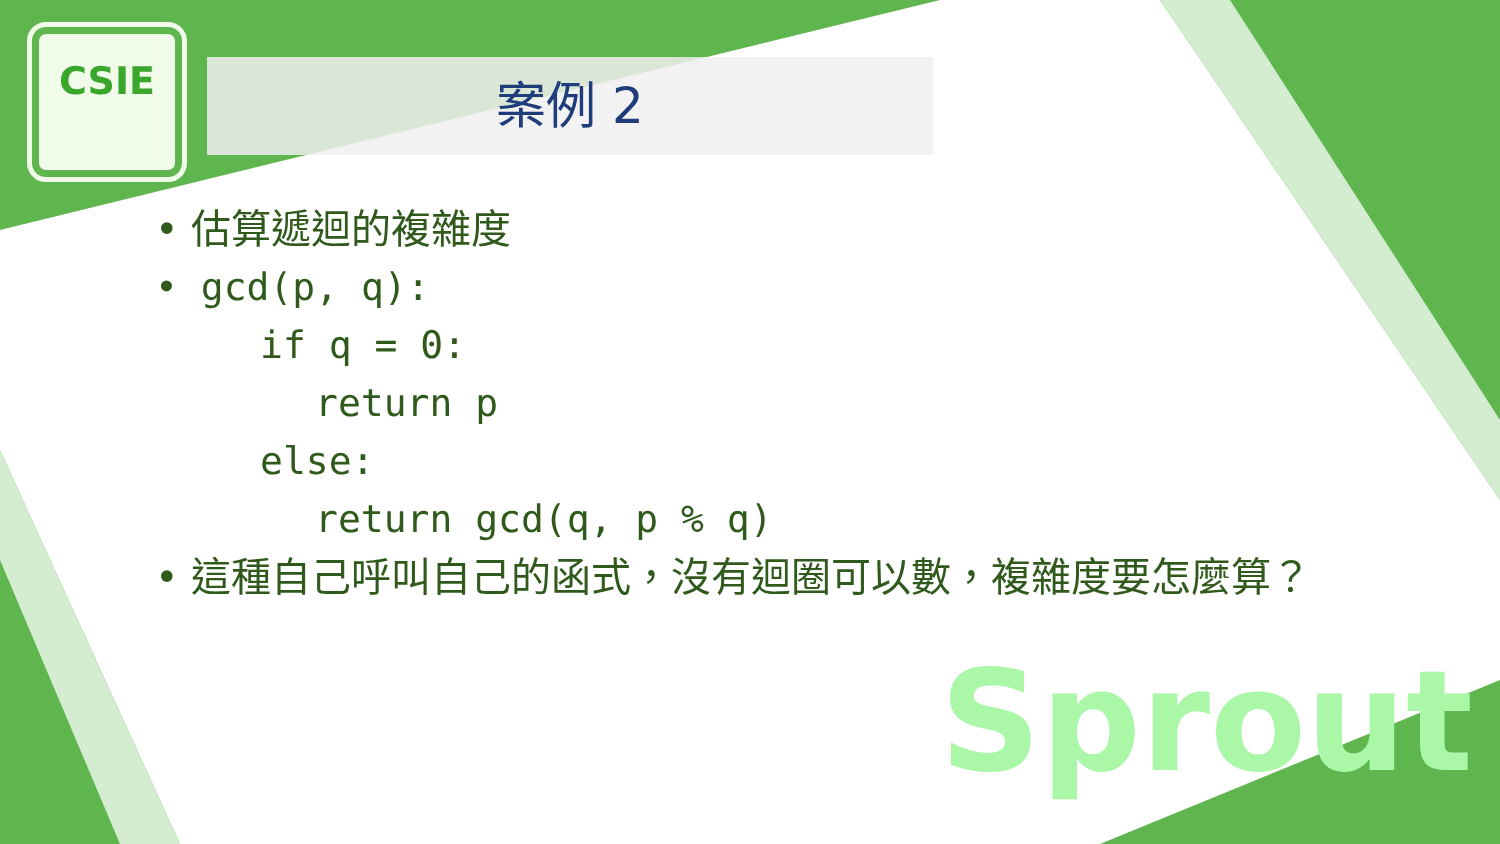CSIE
案例 2
• 估算遞迴的複雜度
• gcd(p, q):
if q = 0:
return p
else:
return gcd(q, p % q)
• 這種自己呼叫自己的函式，沒有迴圈可以數，複雜度要怎麼算？
Sprout